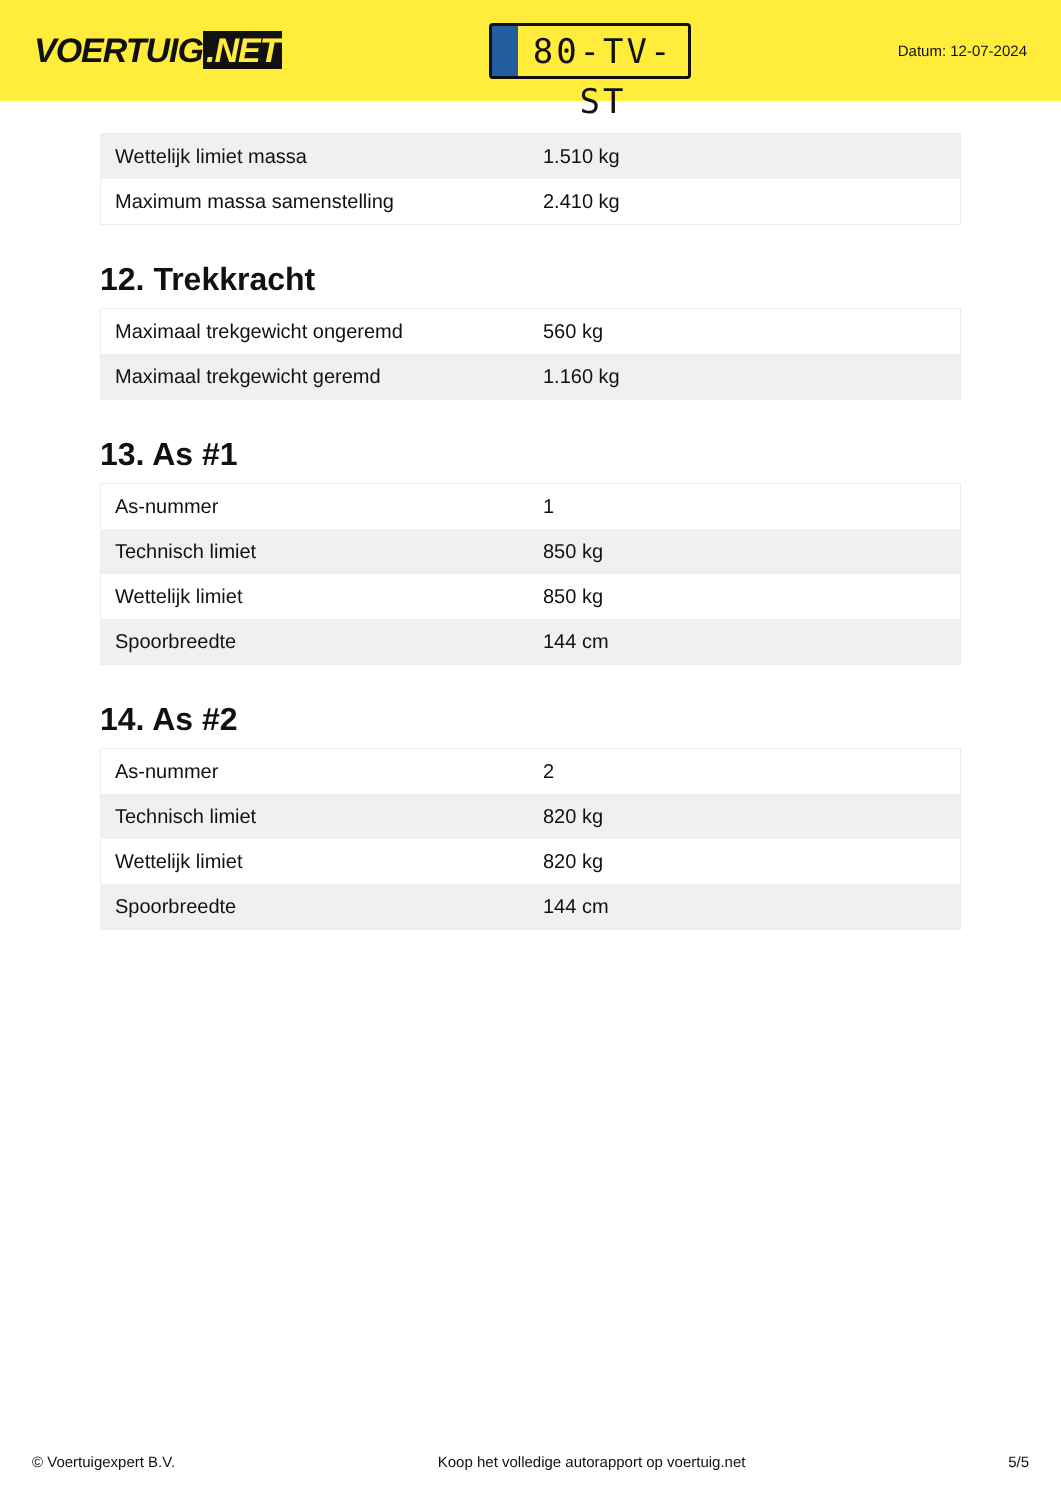VOERTUIG.NET
80-TV-ST
Datum: 12-07-2024
| Wettelijk limiet massa | 1.510 kg |
| Maximum massa samenstelling | 2.410 kg |
12. Trekkracht
| Maximaal trekgewicht ongeremd | 560 kg |
| Maximaal trekgewicht geremd | 1.160 kg |
13. As #1
| As-nummer | 1 |
| Technisch limiet | 850 kg |
| Wettelijk limiet | 850 kg |
| Spoorbreedte | 144 cm |
14. As #2
| As-nummer | 2 |
| Technisch limiet | 820 kg |
| Wettelijk limiet | 820 kg |
| Spoorbreedte | 144 cm |
© Voertuigexpert B.V. Koop het volledige autorapport op voertuig.net 5/5